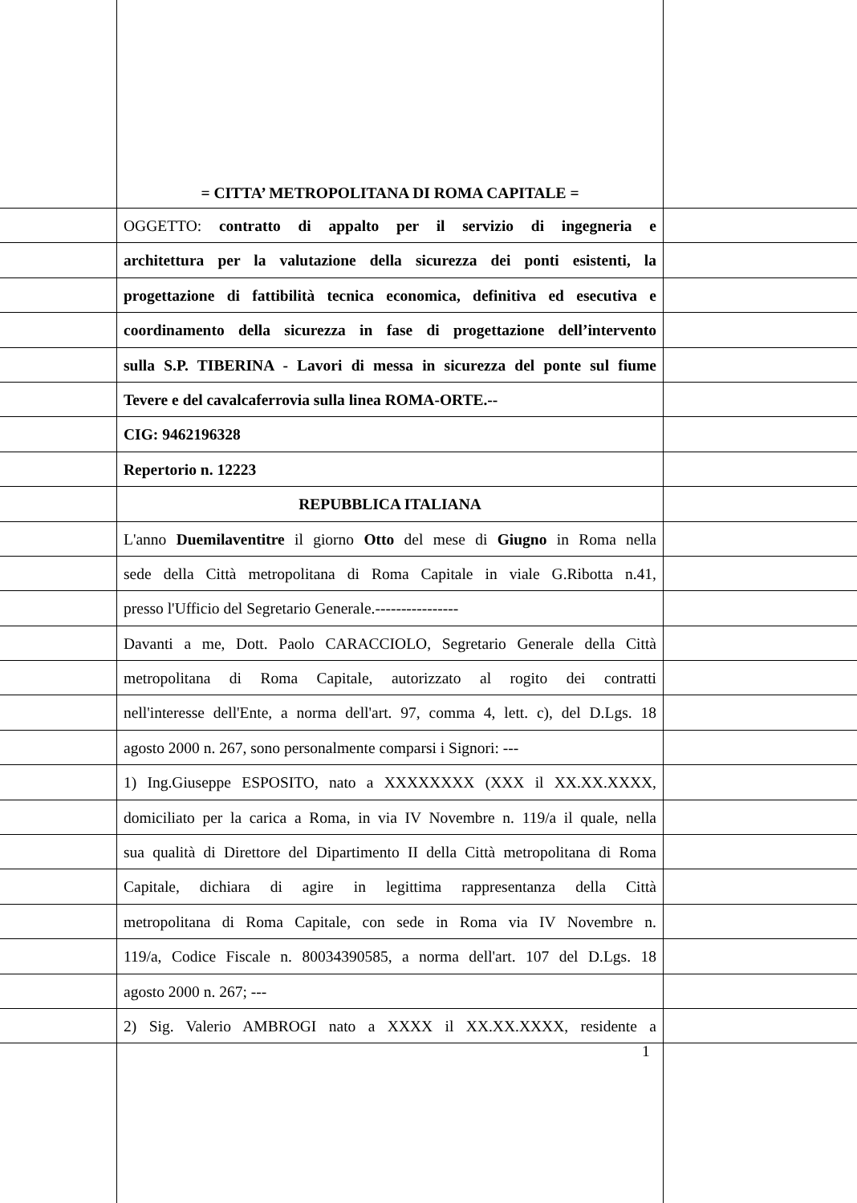= CITTA’ METROPOLITANA DI ROMA CAPITALE =
OGGETTO: contratto di appalto per il servizio di ingegneria e
architettura per la valutazione della sicurezza dei ponti esistenti, la
progettazione di fattibilità tecnica economica, definitiva ed esecutiva e
coordinamento della sicurezza in fase di progettazione dell’intervento
sulla S.P. TIBERINA - Lavori di messa in sicurezza del ponte sul fiume
Tevere e del cavalcaferrovia sulla linea ROMA-ORTE.--
CIG: 9462196328
Repertorio n. 12223
REPUBBLICA ITALIANA
L'anno Duemilaventitre il giorno Otto del mese di Giugno in Roma nella
sede della Città metropolitana di Roma Capitale in viale G.Ribotta n.41,
presso l'Ufficio del Segretario Generale.----------------
Davanti a me, Dott. Paolo CARACCIOLO, Segretario Generale della Città
metropolitana di Roma Capitale, autorizzato al rogito dei contratti
nell'interesse dell'Ente, a norma dell'art. 97, comma 4, lett. c), del D.Lgs. 18
agosto 2000 n. 267, sono personalmente comparsi i Signori: ---
1) Ing.Giuseppe ESPOSITO, nato a XXXXXXXX (XXX il XX.XX.XXXX,
domiciliato per la carica a Roma, in via IV Novembre n. 119/a il quale, nella
sua qualità di Direttore del Dipartimento II della Città metropolitana di Roma
Capitale, dichiara di agire in legittima rappresentanza della Città
metropolitana di Roma Capitale, con sede in Roma via IV Novembre n.
119/a, Codice Fiscale n. 80034390585, a norma dell'art. 107 del D.Lgs. 18
agosto 2000 n. 267; ---
2) Sig. Valerio AMBROGI nato a XXXX il XX.XX.XXXX, residente a
1